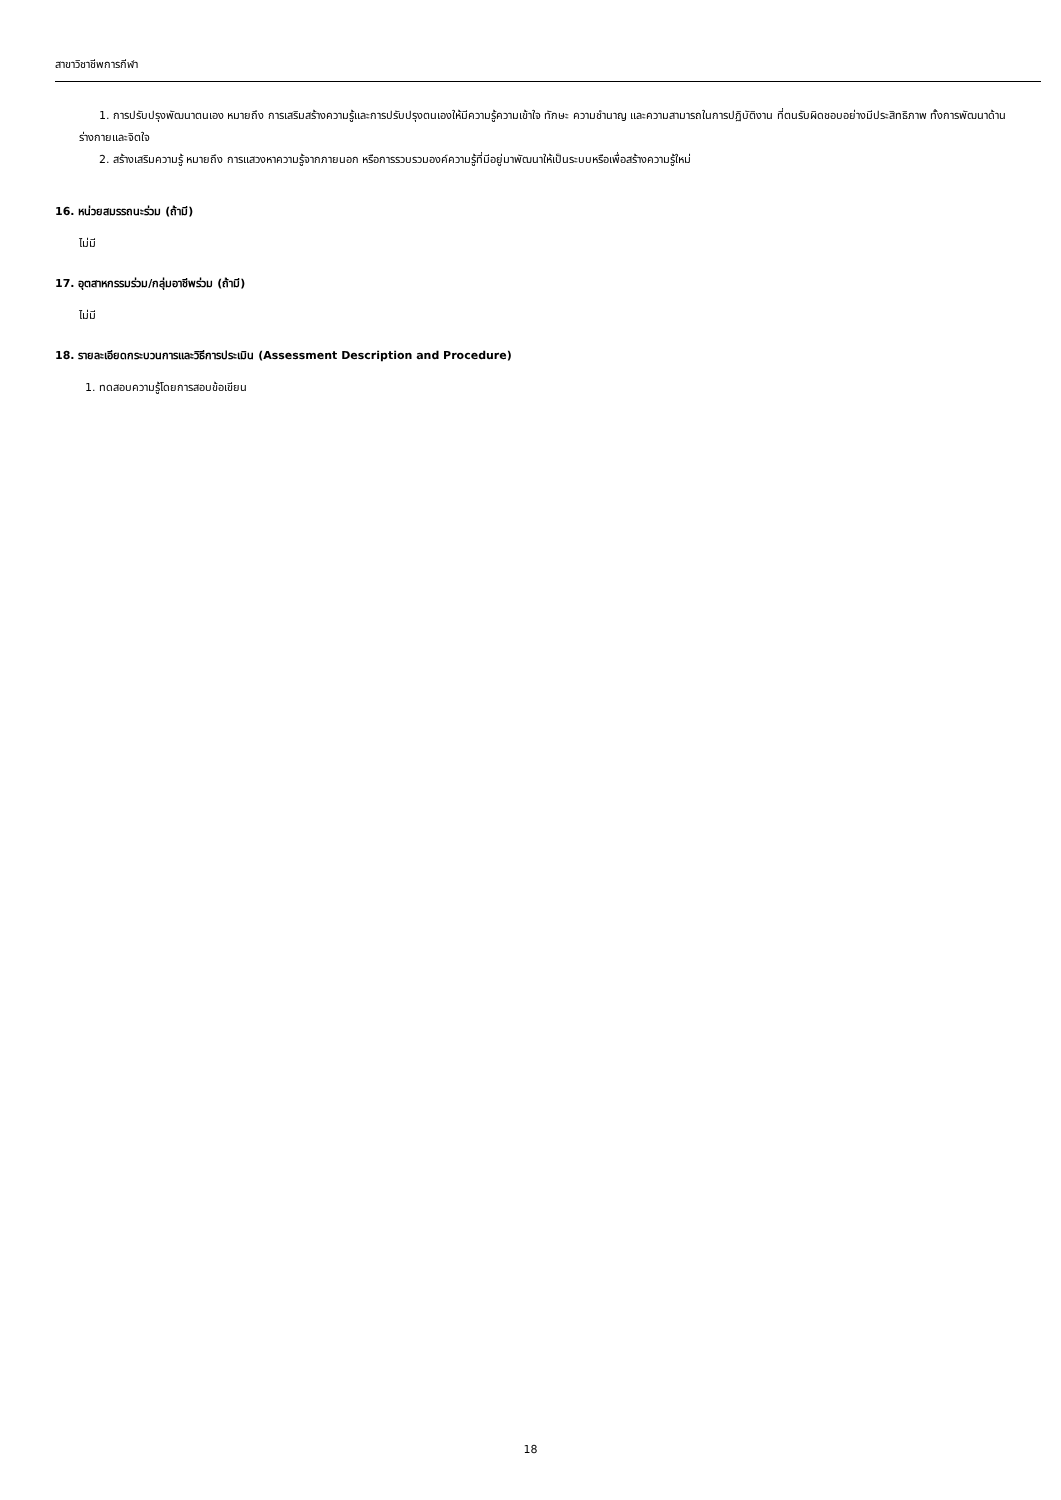สาขาวิชาชีพการกีฬา
1. การปรับปรุงพัฒนาตนเอง หมายถึง การเสริมสร้างความรู้และการปรับปรุงตนเองให้มีความรู้ความเข้าใจ ทักษะ ความชำนาญ และความสามารถในการปฏิบัติงาน ที่ตนรับผิดชอบอย่างมีประสิทธิภาพ ทั้งการพัฒนาด้านร่างกายและจิตใจ
2. สร้างเสริมความรู้ หมายถึง การแสวงหาความรู้จากภายนอก หรือการรวบรวมองค์ความรู้ที่มีอยู่มาพัฒนาให้เป็นระบบหรือเพื่อสร้างความรู้ใหม่
16. หน่วยสมรรถนะร่วม (ถ้ามี)
ไม่มี
17. อุตสาหกรรมร่วม/กลุ่มอาชีพร่วม (ถ้ามี)
ไม่มี
18. รายละเอียดกระบวนการและวิธีการประเมิน (Assessment Description and Procedure)
1. ทดสอบความรู้โดยการสอบข้อเขียน
18